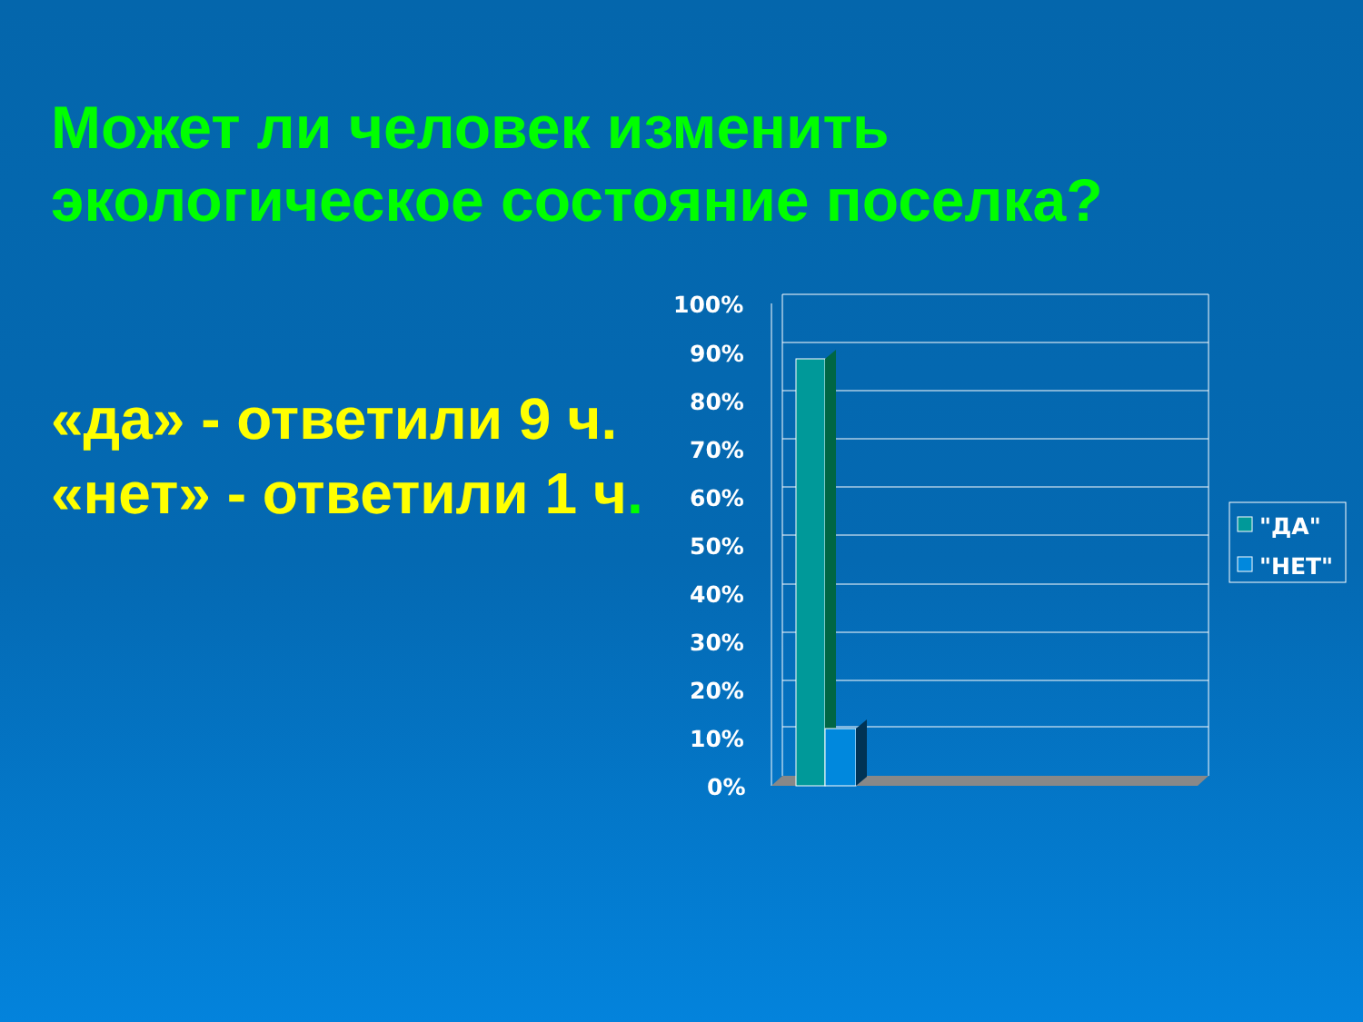Может ли человек изменить
экологическое состояние поселка?
«да» - ответили 9 ч.
«нет» - ответили 1 ч.
100%
90%
80%
70%
60%
50%
40%
30%
20%
10%
0%
"ДА"
"НЕТ"